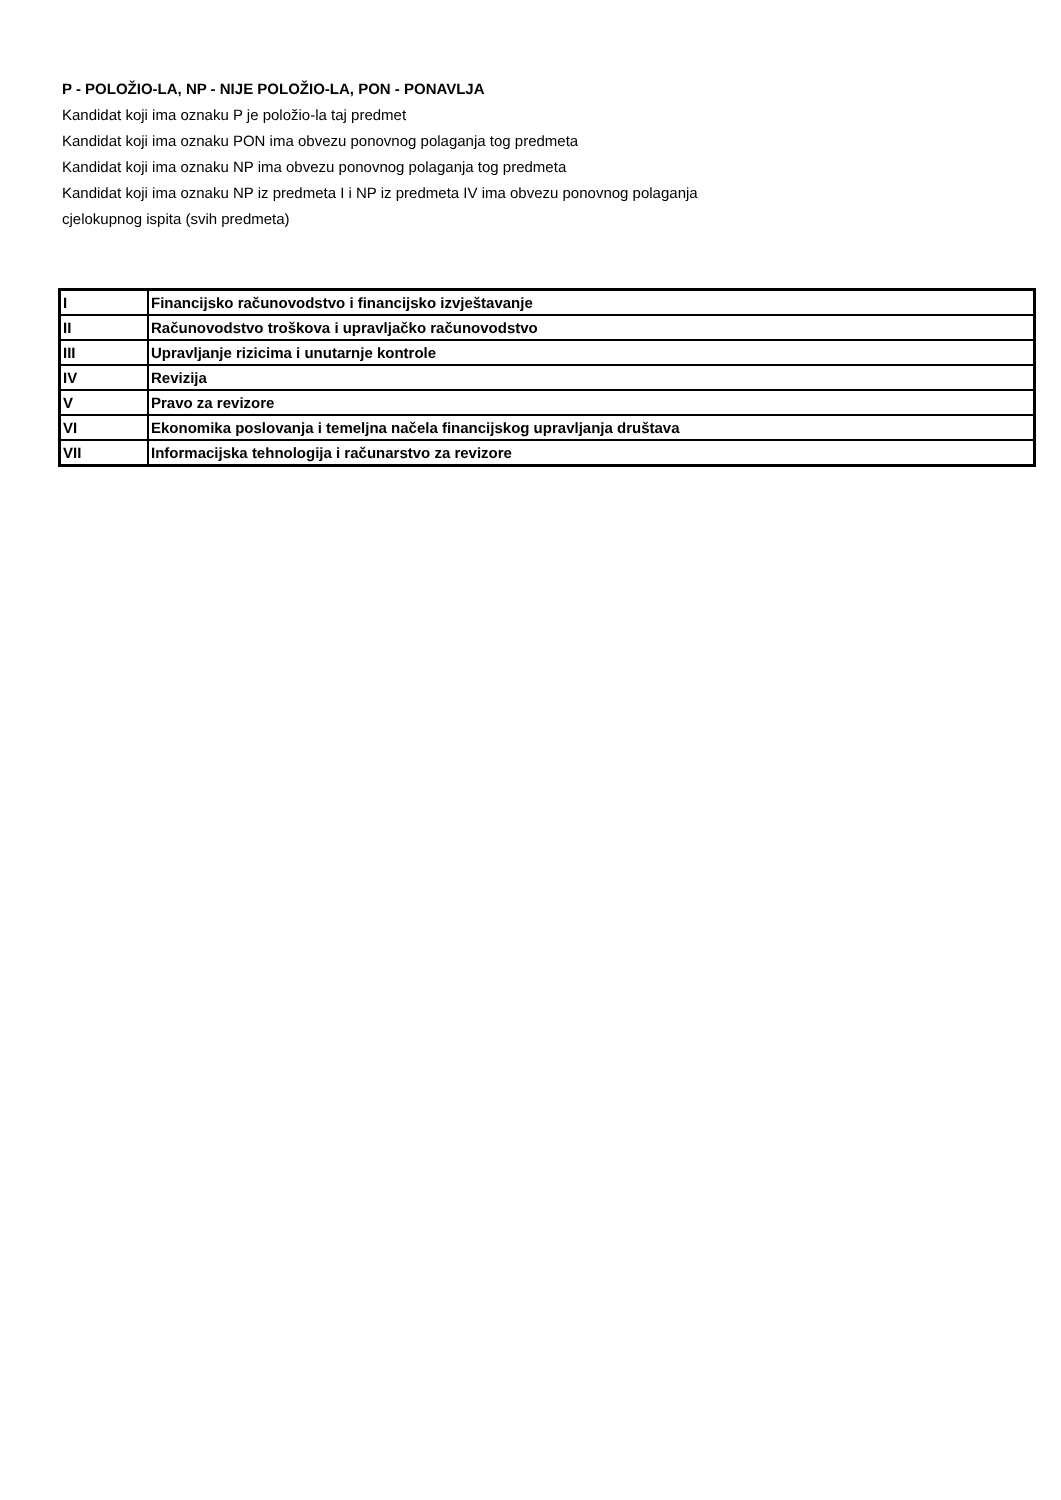P - POLOŽIO-LA, NP - NIJE POLOŽIO-LA, PON - PONAVLJA
Kandidat koji ima oznaku P je položio-la taj predmet
Kandidat koji ima oznaku PON ima obvezu ponovnog polaganja tog predmeta
Kandidat koji ima oznaku NP ima obvezu ponovnog polaganja tog predmeta
Kandidat koji ima oznaku NP iz predmeta I i NP iz predmeta IV ima obvezu ponovnog polaganja
cjelokupnog ispita (svih predmeta)
| I | Financijsko računovodstvo i financijsko izvještavanje |
| II | Računovodstvo troškova i upravljačko računovodstvo |
| III | Upravljanje rizicima i unutarnje kontrole |
| IV | Revizija |
| V | Pravo za revizore |
| VI | Ekonomika poslovanja i temeljna načela financijskog upravljanja društava |
| VII | Informacijska tehnologija i računarstvo za revizore |